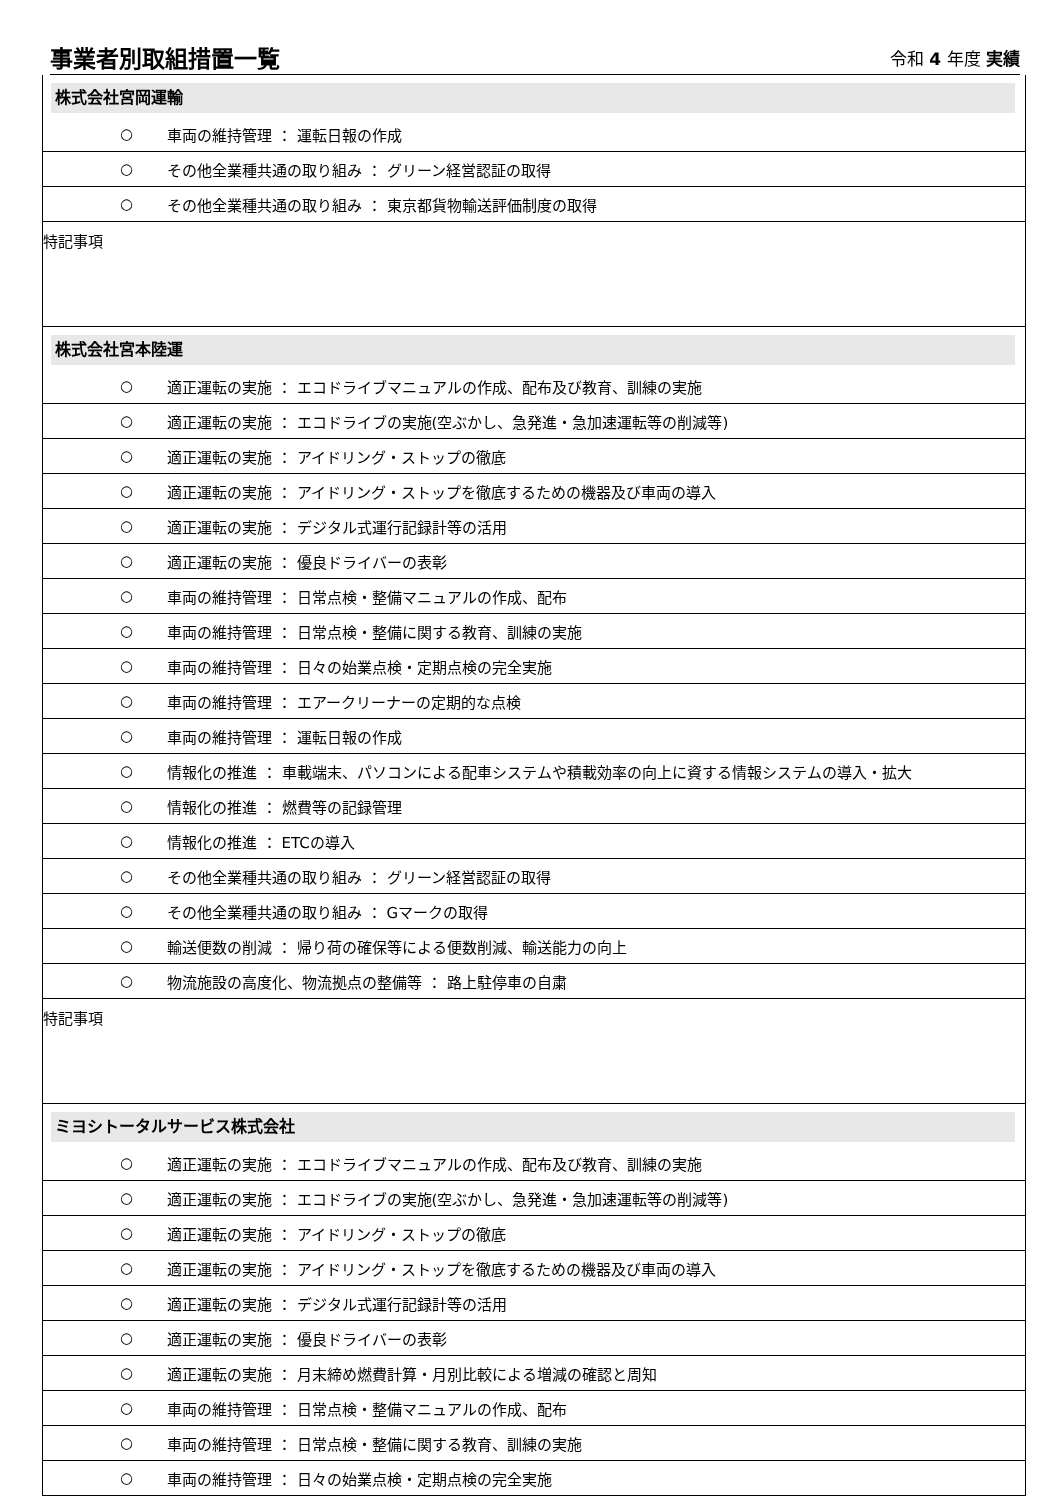事業者別取組措置一覧
令和 4 年度 実績
| 株式会社宮岡運輸 | |
| ○ | 車両の維持管理 ： 運転日報の作成 |
| ○ | その他全業種共通の取り組み ： グリーン経営認証の取得 |
| ○ | その他全業種共通の取り組み ： 東京都貨物輸送評価制度の取得 |
| 特記事項 | |
| 株式会社宮本陸運 | |
| ○ | 適正運転の実施 ： エコドライブマニュアルの作成、配布及び教育、訓練の実施 |
| ○ | 適正運転の実施 ： エコドライブの実施(空ぶかし、急発進・急加速運転等の削減等) |
| ○ | 適正運転の実施 ： アイドリング・ストップの徹底 |
| ○ | 適正運転の実施 ： アイドリング・ストップを徹底するための機器及び車両の導入 |
| ○ | 適正運転の実施 ： デジタル式運行記録計等の活用 |
| ○ | 適正運転の実施 ： 優良ドライバーの表彰 |
| ○ | 車両の維持管理 ： 日常点検・整備マニュアルの作成、配布 |
| ○ | 車両の維持管理 ： 日常点検・整備に関する教育、訓練の実施 |
| ○ | 車両の維持管理 ： 日々の始業点検・定期点検の完全実施 |
| ○ | 車両の維持管理 ： エアークリーナーの定期的な点検 |
| ○ | 車両の維持管理 ： 運転日報の作成 |
| ○ | 情報化の推進 ： 車載端末、パソコンによる配車システムや積載効率の向上に資する情報システムの導入・拡大 |
| ○ | 情報化の推進 ： 燃費等の記録管理 |
| ○ | 情報化の推進 ： ETCの導入 |
| ○ | その他全業種共通の取り組み ： グリーン経営認証の取得 |
| ○ | その他全業種共通の取り組み ： Gマークの取得 |
| ○ | 輸送便数の削減 ： 帰り荷の確保等による便数削減、輸送能力の向上 |
| ○ | 物流施設の高度化、物流拠点の整備等 ： 路上駐停車の自粛 |
| 特記事項 | |
| ミヨシトータルサービス株式会社 | |
| ○ | 適正運転の実施 ： エコドライブマニュアルの作成、配布及び教育、訓練の実施 |
| ○ | 適正運転の実施 ： エコドライブの実施(空ぶかし、急発進・急加速運転等の削減等) |
| ○ | 適正運転の実施 ： アイドリング・ストップの徹底 |
| ○ | 適正運転の実施 ： アイドリング・ストップを徹底するための機器及び車両の導入 |
| ○ | 適正運転の実施 ： デジタル式運行記録計等の活用 |
| ○ | 適正運転の実施 ： 優良ドライバーの表彰 |
| ○ | 適正運転の実施 ： 月末締め燃費計算・月別比較による増減の確認と周知 |
| ○ | 車両の維持管理 ： 日常点検・整備マニュアルの作成、配布 |
| ○ | 車両の維持管理 ： 日常点検・整備に関する教育、訓練の実施 |
| ○ | 車両の維持管理 ： 日々の始業点検・定期点検の完全実施 |